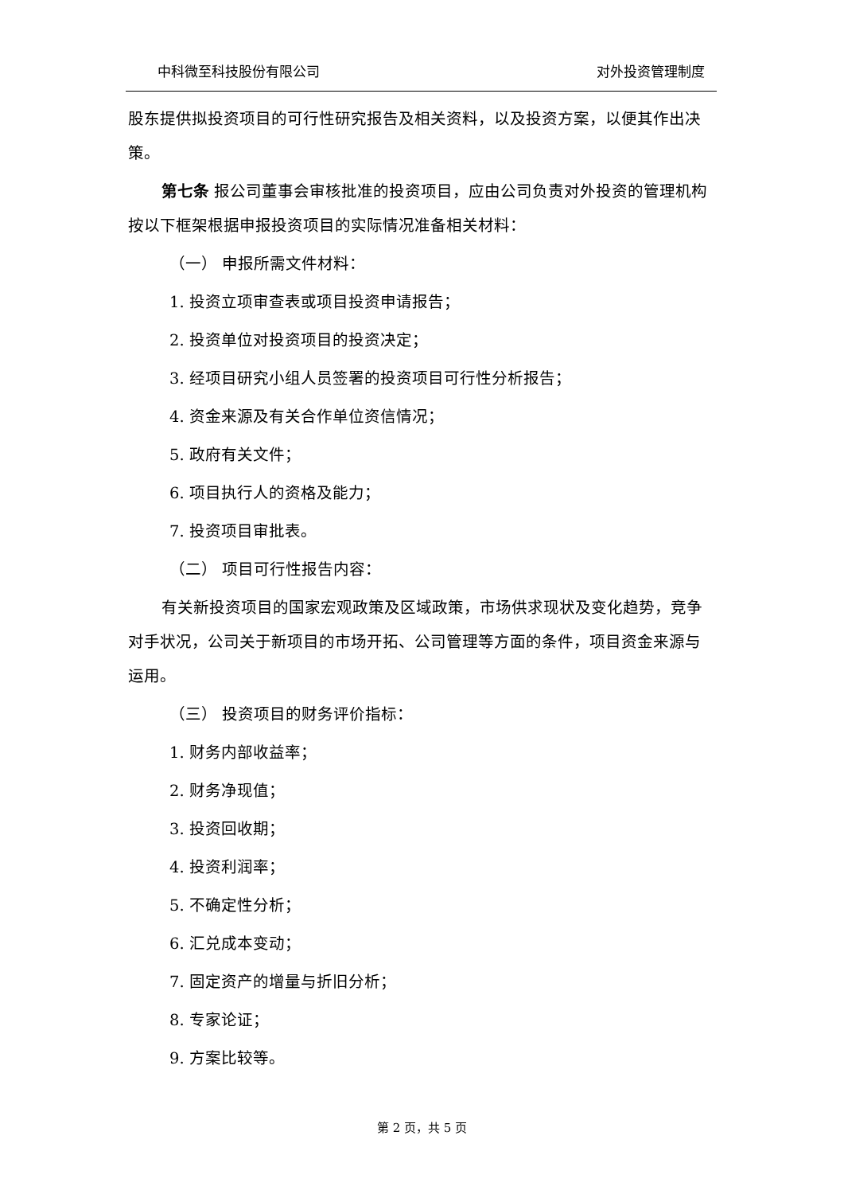中科微至科技股份有限公司 对外投资管理制度
股东提供拟投资项目的可行性研究报告及相关资料，以及投资方案，以便其作出决策。
第七条 报公司董事会审核批准的投资项目，应由公司负责对外投资的管理机构按以下框架根据申报投资项目的实际情况准备相关材料：
（一） 申报所需文件材料：
1. 投资立项审查表或项目投资申请报告；
2. 投资单位对投资项目的投资决定；
3. 经项目研究小组人员签署的投资项目可行性分析报告；
4. 资金来源及有关合作单位资信情况；
5. 政府有关文件；
6. 项目执行人的资格及能力；
7. 投资项目审批表。
（二） 项目可行性报告内容：
有关新投资项目的国家宏观政策及区域政策，市场供求现状及变化趋势，竞争对手状况，公司关于新项目的市场开拓、公司管理等方面的条件，项目资金来源与运用。
（三） 投资项目的财务评价指标：
1. 财务内部收益率；
2. 财务净现值；
3. 投资回收期；
4. 投资利润率；
5. 不确定性分析；
6. 汇兑成本变动；
7. 固定资产的增量与折旧分析；
8. 专家论证；
9. 方案比较等。
第 2 页，共 5 页